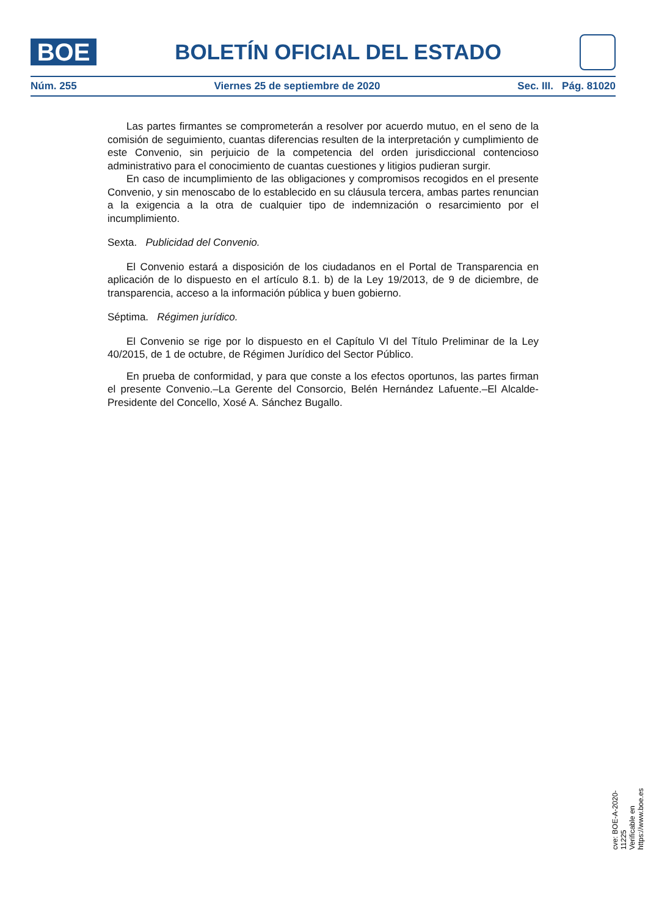BOE
BOLETÍN OFICIAL DEL ESTADO
Núm. 255 Viernes 25 de septiembre de 2020 Sec. III. Pág. 81020
Las partes firmantes se comprometerán a resolver por acuerdo mutuo, en el seno de la comisión de seguimiento, cuantas diferencias resulten de la interpretación y cumplimiento de este Convenio, sin perjuicio de la competencia del orden jurisdiccional contencioso administrativo para el conocimiento de cuantas cuestiones y litigios pudieran surgir.
En caso de incumplimiento de las obligaciones y compromisos recogidos en el presente Convenio, y sin menoscabo de lo establecido en su cláusula tercera, ambas partes renuncian a la exigencia a la otra de cualquier tipo de indemnización o resarcimiento por el incumplimiento.
Sexta. Publicidad del Convenio.
El Convenio estará a disposición de los ciudadanos en el Portal de Transparencia en aplicación de lo dispuesto en el artículo 8.1. b) de la Ley 19/2013, de 9 de diciembre, de transparencia, acceso a la información pública y buen gobierno.
Séptima. Régimen jurídico.
El Convenio se rige por lo dispuesto en el Capítulo VI del Título Preliminar de la Ley 40/2015, de 1 de octubre, de Régimen Jurídico del Sector Público.
En prueba de conformidad, y para que conste a los efectos oportunos, las partes firman el presente Convenio.–La Gerente del Consorcio, Belén Hernández Lafuente.–El Alcalde-Presidente del Concello, Xosé A. Sánchez Bugallo.
cve: BOE-A-2020-11225
Verificable en https://www.boe.es